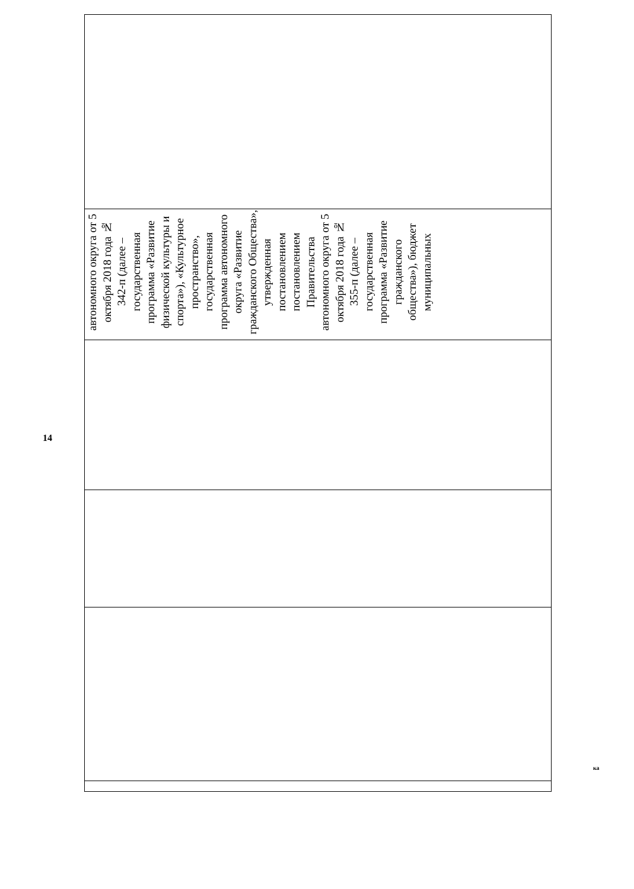14
| автономного округа от 5 октября 2018 года № 342-п (далее – государственная программа «Развитие физической культуры и спорта»), «Культурное пространство», государственная программа автономного округа «Развитие гражданского Общества», утвержденная постановлением постановлением Правительства автономного округа от 5 октября 2018 года № 355-п (далее – государственная программа «Развитие гражданского общества»), бюджет муниципальных |
ка